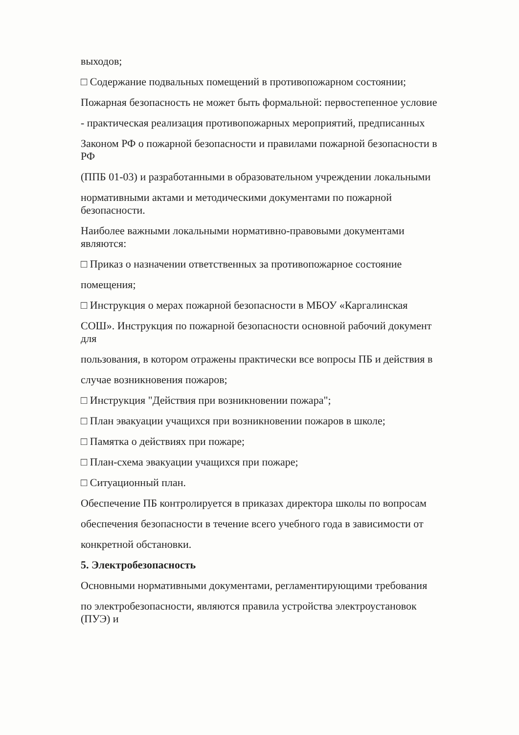выходов;
□ Содержание подвальных помещений в противопожарном состоянии;
Пожарная безопасность не может быть формальной: первостепенное условие
- практическая реализация противопожарных мероприятий, предписанных
Законом РФ о пожарной безопасности и правилами пожарной безопасности в
РФ
(ППБ 01-03) и разработанными в образовательном учреждении локальными
нормативными актами и методическими документами по пожарной
безопасности.
Наиболее важными локальными нормативно-правовыми документами
являются:
□ Приказ о назначении ответственных за противопожарное состояние
помещения;
□ Инструкция о мерах пожарной безопасности в МБОУ «Каргалинская
СОШ». Инструкция по пожарной безопасности основной рабочий документ
для
пользования, в котором отражены практически все вопросы ПБ и действия в
случае возникновения пожаров;
□ Инструкция "Действия при возникновении пожара";
□ План эвакуации учащихся при возникновении пожаров в школе;
□ Памятка о действиях при пожаре;
□ План-схема эвакуации учащихся при пожаре;
□ Ситуационный план.
Обеспечение ПБ контролируется в приказах директора школы по вопросам
обеспечения безопасности в течение всего учебного года в зависимости от
конкретной обстановки.
5. Электробезопасность
Основными нормативными документами, регламентирующими требования
по электробезопасности, являются правила устройства электроустановок
(ПУЭ) и